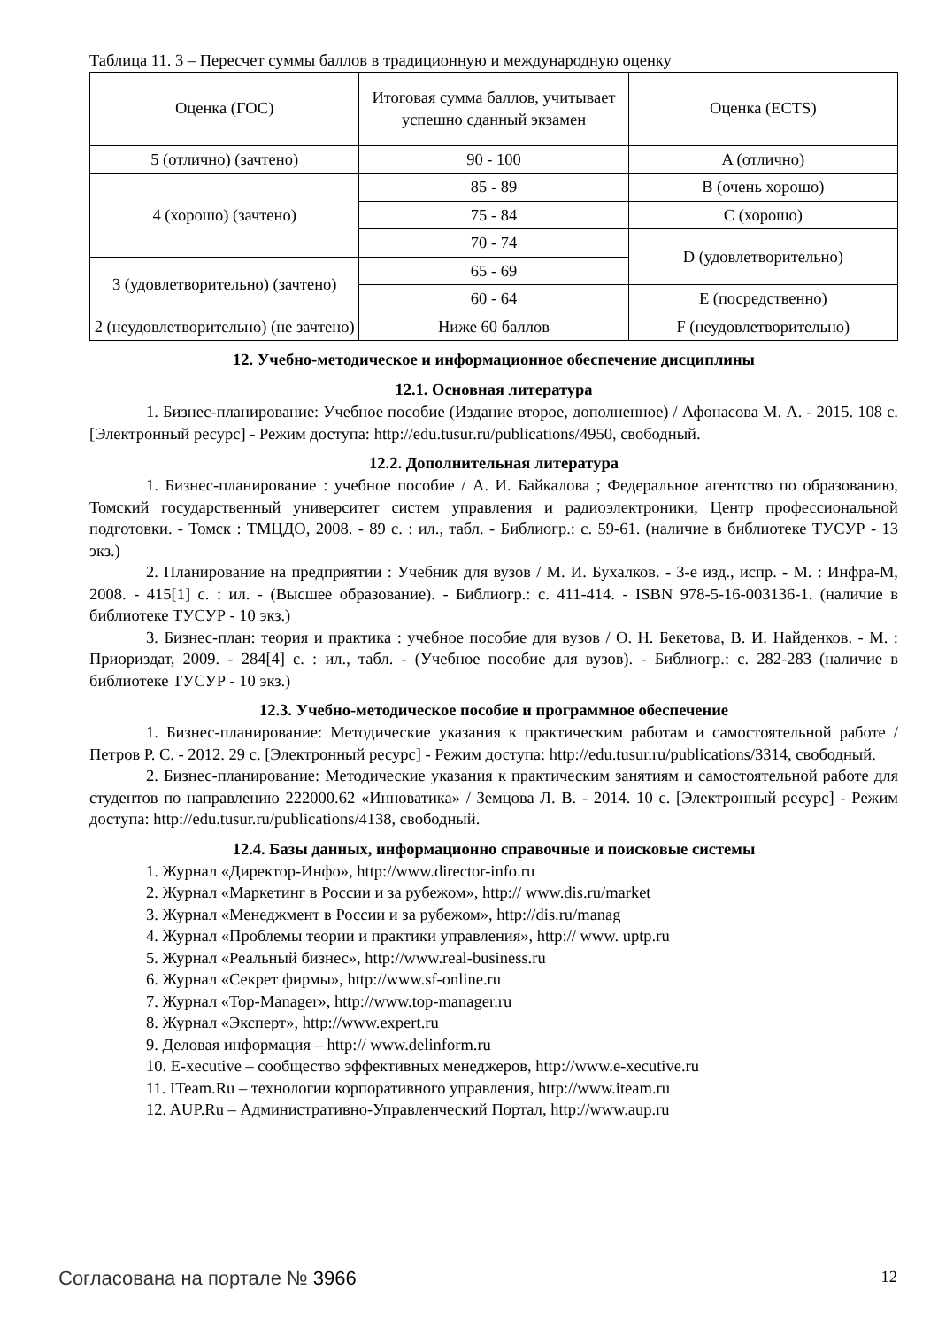Таблица 11. 3 – Пересчет суммы баллов в традиционную и международную оценку
| Оценка (ГОС) | Итоговая сумма баллов, учитывает успешно сданный экзамен | Оценка (ECTS) |
| 5 (отлично) (зачтено) | 90 - 100 | A (отлично) |
| 4 (хорошо) (зачтено) | 85 - 89 | B (очень хорошо) |
| | 75 - 84 | C (хорошо) |
| | 70 - 74 | D (удовлетворительно) |
| 3 (удовлетворительно) (зачтено) | 65 - 69 | |
| | 60 - 64 | E (посредственно) |
| 2 (неудовлетворительно) (не зачтено) | Ниже 60 баллов | F (неудовлетворительно) |
12. Учебно-методическое и информационное обеспечение дисциплины
12.1. Основная литература
1. Бизнес-планирование: Учебное пособие (Издание второе, дополненное) / Афонасова М. А. - 2015. 108 с. [Электронный ресурс] - Режим доступа: http://edu.tusur.ru/publications/4950, свободный.
12.2. Дополнительная литература
1. Бизнес-планирование : учебное пособие / А. И. Байкалова ; Федеральное агентство по образованию, Томский государственный университет систем управления и радиоэлектроники, Центр профессиональной подготовки. - Томск : ТМЦДО, 2008. - 89 с. : ил., табл. - Библиогр.: с. 59-61. (наличие в библиотеке ТУСУР - 13 экз.)
2. Планирование на предприятии : Учебник для вузов / М. И. Бухалков. - 3-е изд., испр. - М. : Инфра-М, 2008. - 415[1] с. : ил. - (Высшее образование). - Библиогр.: с. 411-414. - ISBN 978-5-16-003136-1. (наличие в библиотеке ТУСУР - 10 экз.)
3. Бизнес-план: теория и практика : учебное пособие для вузов / О. Н. Бекетова, В. И. Найденков. - М. : Приориздат, 2009. - 284[4] с. : ил., табл. - (Учебное пособие для вузов). - Библиогр.: с. 282-283 (наличие в библиотеке ТУСУР - 10 экз.)
12.3. Учебно-методическое пособие и программное обеспечение
1. Бизнес-планирование: Методические указания к практическим работам и самостоятельной работе / Петров Р. С. - 2012. 29 с. [Электронный ресурс] - Режим доступа: http://edu.tusur.ru/publications/3314, свободный.
2. Бизнес-планирование: Методические указания к практическим занятиям и самостоятельной работе для студентов по направлению 222000.62 «Инноватика» / Земцова Л. В. - 2014. 10 с. [Электронный ресурс] - Режим доступа: http://edu.tusur.ru/publications/4138, свободный.
12.4. Базы данных, информационно справочные и поисковые системы
1. Журнал «Директор-Инфо», http://www.director-info.ru
2. Журнал «Маркетинг в России и за рубежом», http:// www.dis.ru/market
3. Журнал «Менеджмент в России и за рубежом», http://dis.ru/manag
4. Журнал «Проблемы теории и практики управления», http:// www. uptp.ru
5. Журнал «Реальный бизнес», http://www.real-business.ru
6. Журнал «Секрет фирмы», http://www.sf-online.ru
7. Журнал «Top-Manager», http://www.top-manager.ru
8. Журнал «Эксперт», http://www.expert.ru
9. Деловая информация – http:// www.delinform.ru
10. E-xecutive – сообщество эффективных менеджеров, http://www.e-xecutive.ru
11. ITeam.Ru – технологии корпоративного управления, http://www.iteam.ru
12. AUP.Ru – Административно-Управленческий Портал, http://www.aup.ru
Согласована на портале № 3966 12